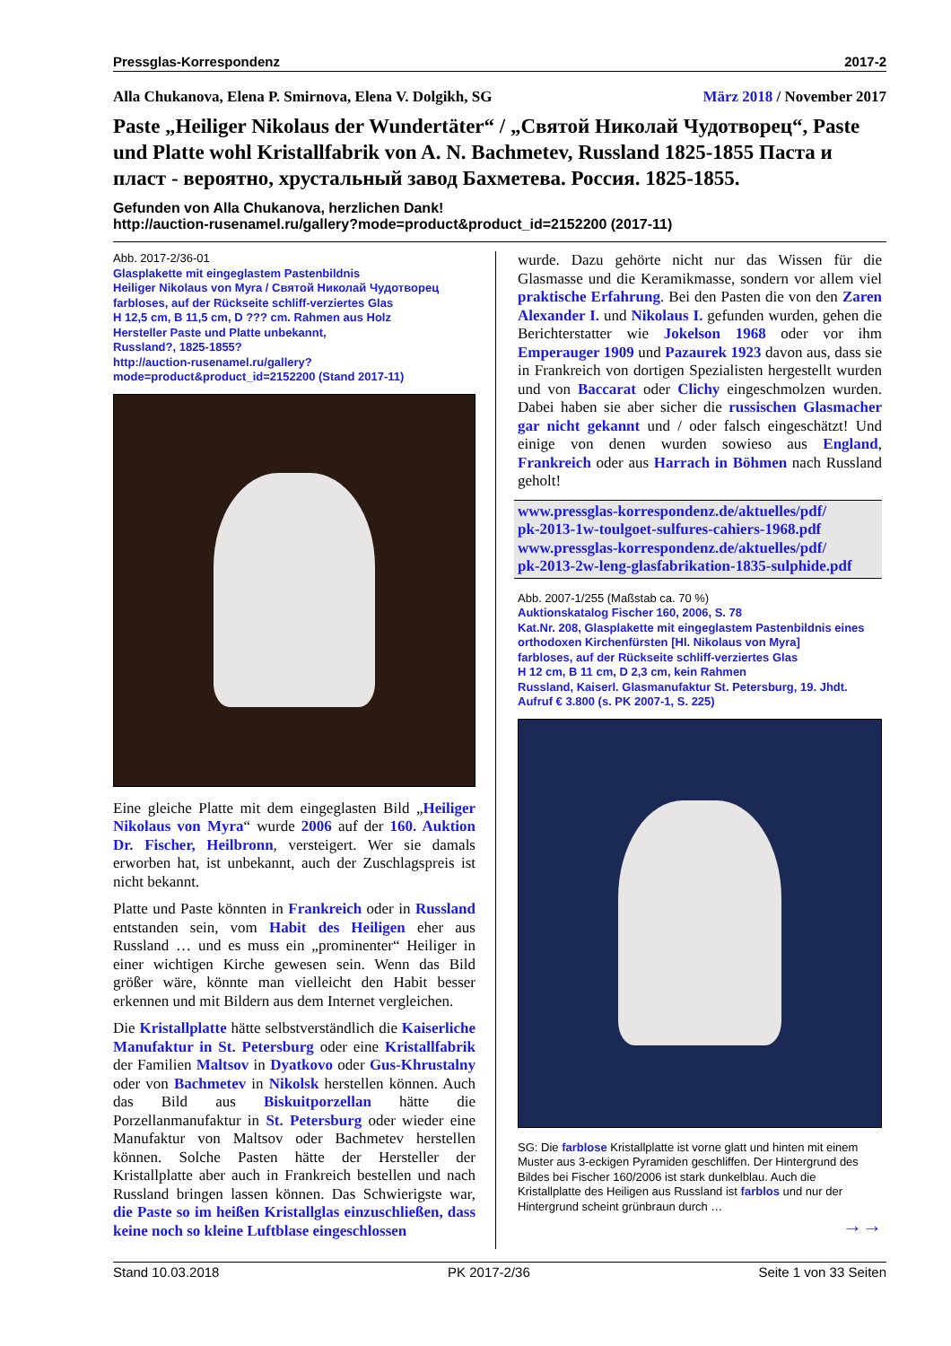Pressglas-Korrespondenz 2017-2
Alla Chukanova, Elena P. Smirnova, Elena V. Dolgikh, SG März 2018 / November 2017
Paste „Heiliger Nikolaus der Wundertäter“ / „Святой Николай Чудотворец“, Paste und Platte wohl Kristallfabrik von A. N. Bachmetev, Russland 1825-1855 Паста и пласт - вероятно, хрустальный завод Бахметева. Россия. 1825-1855.
Gefunden von Alla Chukanova, herzlichen Dank!
http://auction-rusenamel.ru/gallery?mode=product&product_id=2152200 (2017-11)
Abb. 2017-2/36-01
Glasplakette mit eingeglastem Pastenbildnis
Heiliger Nikolaus von Myra / Святой Николай Чудотворец
farbloses, auf der Rückseite schliff-verziertes Glas
H 12,5 cm, B 11,5 cm, D ??? cm. Rahmen aus Holz
Hersteller Paste und Platte unbekannt,
Russland?, 1825-1855?
http://auction-rusenamel.ru/gallery?
mode=product&product_id=2152200 (Stand 2017-11)
Eine gleiche Platte mit dem eingeglasten Bild „Heiliger Nikolaus von Myra“ wurde 2006 auf der 160. Auktion Dr. Fischer, Heilbronn, versteigert. Wer sie damals erworben hat, ist unbekannt, auch der Zuschlagspreis ist nicht bekannt.
Platte und Paste könnten in Frankreich oder in Russland entstanden sein, vom Habit des Heiligen eher aus Russland … und es muss ein „prominenter“ Heiliger in einer wichtigen Kirche gewesen sein. Wenn das Bild größer wäre, könnte man vielleicht den Habit besser erkennen und mit Bildern aus dem Internet vergleichen.
Die Kristallplatte hätte selbstverständlich die Kaiserliche Manufaktur in St. Petersburg oder eine Kristallfabrik der Familien Maltsov in Dyatkovo oder Gus-Khrustalny oder von Bachmetev in Nikolsk herstellen können. Auch das Bild aus Biskuitporzellan hätte die Porzellanmanufaktur in St. Petersburg oder wieder eine Manufaktur von Maltsov oder Bachmetev herstellen können. Solche Pasten hätte der Hersteller der Kristallplatte aber auch in Frankreich bestellen und nach Russland bringen lassen können. Das Schwierigste war, die Paste so im heißen Kristallglas einzuschließen, dass keine noch so kleine Luftblase eingeschlossen
wurde. Dazu gehörte nicht nur das Wissen für die Glasmasse und die Keramikmasse, sondern vor allem viel praktische Erfahrung. Bei den Pasten die von den Zaren Alexander I. und Nikolaus I. gefunden wurden, gehen die Berichterstatter wie Jokelson 1968 oder vor ihm Emperauger 1909 und Pazaurek 1923 davon aus, dass sie in Frankreich von dortigen Spezialisten hergestellt wurden und von Baccarat oder Clichy eingeschmolzen wurden. Dabei haben sie aber sicher die russischen Glasmacher gar nicht gekannt und / oder falsch eingeschätzt! Und einige von denen wurden sowieso aus England, Frankreich oder aus Harrach in Böhmen nach Russland geholt!
www.pressglas-korrespondenz.de/aktuelles/pdf/
pk-2013-1w-toulgoet-sulfures-cahiers-1968.pdf
www.pressglas-korrespondenz.de/aktuelles/pdf/
pk-2013-2w-leng-glasfabrikation-1835-sulphide.pdf
Abb. 2007-1/255 (Maßstab ca. 70 %)
Auktionskatalog Fischer 160, 2006, S. 78
Kat.Nr. 208, Glasplakette mit eingeglastem Pastenbildnis eines orthodoxen Kirchenfürsten [Hl. Nikolaus von Myra]
farbloses, auf der Rückseite schliff-verziertes Glas
H 12 cm, B 11 cm, D 2,3 cm, kein Rahmen
Russland, Kaiserl. Glasmanufaktur St. Petersburg, 19. Jhdt.
Aufruf € 3.800 (s. PK 2007-1, S. 225)
SG: Die farblose Kristallplatte ist vorne glatt und hinten mit einem Muster aus 3-eckigen Pyramiden geschliffen. Der Hintergrund des Bildes bei Fischer 160/2006 ist stark dunkelblau. Auch die Kristallplatte des Heiligen aus Russland ist farblos und nur der Hintergrund scheint grünbraun durch …
→→
Stand 10.03.2018 PK 2017-2/36 Seite 1 von 33 Seiten